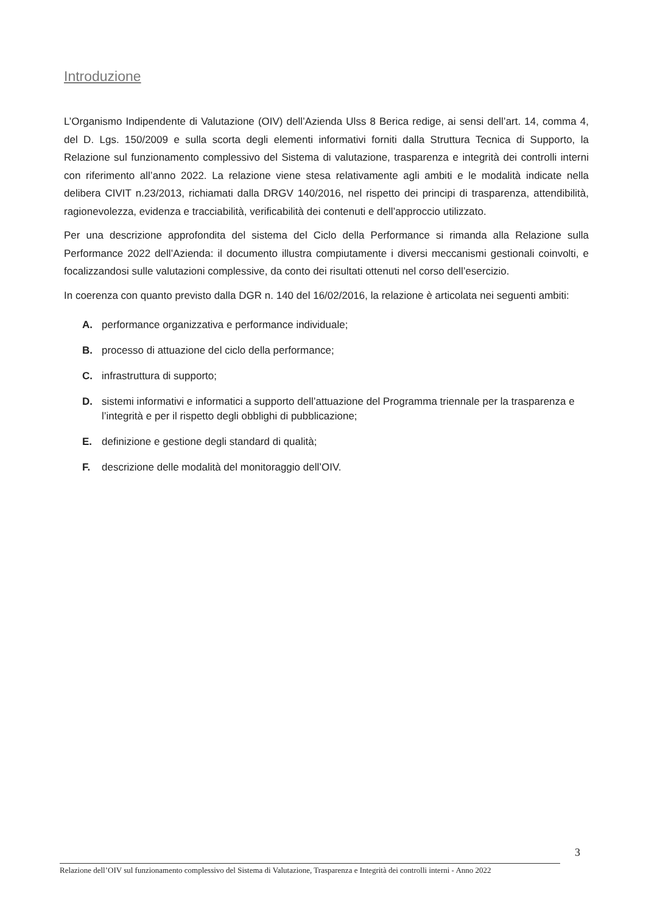Introduzione
L’Organismo Indipendente di Valutazione (OIV) dell’Azienda Ulss 8 Berica redige, ai sensi dell’art. 14, comma 4, del D. Lgs. 150/2009 e sulla scorta degli elementi informativi forniti dalla Struttura Tecnica di Supporto, la Relazione sul funzionamento complessivo del Sistema di valutazione, trasparenza e integrità dei controlli interni con riferimento all’anno 2022. La relazione viene stesa relativamente agli ambiti e le modalità indicate nella delibera CIVIT n.23/2013, richiamati dalla DRGV 140/2016, nel rispetto dei principi di trasparenza, attendibilità, ragionevolezza, evidenza e tracciabilità, verificabilità dei contenuti e dell’approccio utilizzato.
Per una descrizione approfondita del sistema del Ciclo della Performance si rimanda alla Relazione sulla Performance 2022 dell’Azienda: il documento illustra compiutamente i diversi meccanismi gestionali coinvolti, e focalizzandosi sulle valutazioni complessive, da conto dei risultati ottenuti nel corso dell’esercizio.
In coerenza con quanto previsto dalla DGR n. 140 del 16/02/2016, la relazione è articolata nei seguenti ambiti:
A. performance organizzativa e performance individuale;
B. processo di attuazione del ciclo della performance;
C. infrastruttura di supporto;
D. sistemi informativi e informatici a supporto dell’attuazione del Programma triennale per la trasparenza e l’integrità e per il rispetto degli obblighi di pubblicazione;
E. definizione e gestione degli standard di qualità;
F. descrizione delle modalità del monitoraggio dell’OIV.
3
Relazione dell’OIV sul funzionamento complessivo del Sistema di Valutazione, Trasparenza e Integrità dei controlli interni - Anno 2022